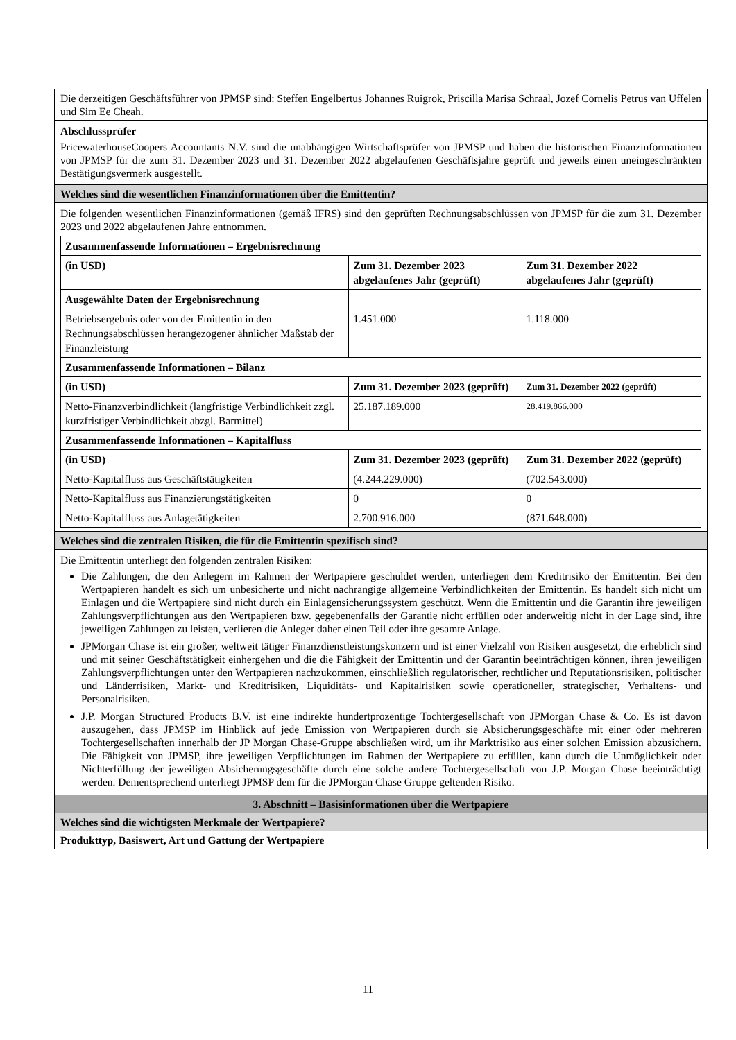| Die derzeitigen Geschäftsführer von JPMSP sind: Steffen Engelbertus Johannes Ruigrok, Priscilla Marisa Schraal, Jozef Cornelis Petrus van Uffelen und Sim Ee Cheah. |
| Abschlussprüfer PricewaterhouseCoopers Accountants N.V. sind die unabhängigen Wirtschaftsprüfer von JPMSP und haben die historischen Finanzinformationen von JPMSP für die zum 31. Dezember 2023 und 31. Dezember 2022 abgelaufenen Geschäftsjahre geprüft und jeweils einen uneingeschränkten Bestätigungsvermerk ausgestellt. |
| Welches sind die wesentlichen Finanzinformationen über die Emittentin? |
| Die folgenden wesentlichen Finanzinformationen (gemäß IFRS) sind den geprüften Rechnungsabschlüssen von JPMSP für die zum 31. Dezember 2023 und 2022 abgelaufenen Jahre entnommen. / Zusammenfassende Informationen – Ergebnisrechnung / / / / (in USD) / Zum 31. Dezember 2023 abgelaufenes Jahr (geprüft) / Zum 31. Dezember 2022 abgelaufenes Jahr (geprüft) / / Ausgewählte Daten der Ergebnisrechnung / / / / Betriebsergebnis oder von der Emittentin in den Rechnungsabschlüssen herangezogener ähnlicher Maßstab der Finanzleistung / 1.451.000 / 1.118.000 / / Zusammenfassende Informationen – Bilanz / / / / (in USD) / Zum 31. Dezember 2023 (geprüft) / Zum 31. Dezember 2022 (geprüft) / / Netto-Finanzverbindlichkeit (langfristige Verbindlichkeit zzgl. kurzfristiger Verbindlichkeit abzgl. Barmittel) / 25.187.189.000 / 28.419.866.000 / / Zusammenfassende Informationen – Kapitalfluss / / / / (in USD) / Zum 31. Dezember 2023 (geprüft) / Zum 31. Dezember 2022 (geprüft) / / Netto-Kapitalfluss aus Geschäftstätigkeiten / (4.244.229.000) / (702.543.000) / / Netto-Kapitalfluss aus Finanzierungstätigkeiten / 0 / 0 / / Netto-Kapitalfluss aus Anlagetätigkeiten / 2.700.916.000 / (871.648.000) / |
| Welches sind die zentralen Risiken, die für die Emittentin spezifisch sind? |
| Die Emittentin unterliegt den folgenden zentralen Risiken: Die Zahlungen, die den Anlegern im Rahmen der Wertpapiere geschuldet werden, unterliegen dem Kreditrisiko der Emittentin. Bei den Wertpapieren handelt es sich um unbesicherte und nicht nachrangige allgemeine Verbindlichkeiten der Emittentin. Es handelt sich nicht um Einlagen und die Wertpapiere sind nicht durch ein Einlagensicherungssystem geschützt. Wenn die Emittentin und die Garantin ihre jeweiligen Zahlungsverpflichtungen aus den Wertpapieren bzw. gegebenenfalls der Garantie nicht erfüllen oder anderweitig nicht in der Lage sind, ihre jeweiligen Zahlungen zu leisten, verlieren die Anleger daher einen Teil oder ihre gesamte Anlage. JPMorgan Chase ist ein großer, weltweit tätiger Finanzdienstleistungskonzern und ist einer Vielzahl von Risiken ausgesetzt, die erheblich sind und mit seiner Geschäftstätigkeit einhergehen und die die Fähigkeit der Emittentin und der Garantin beeinträchtigen können, ihren jeweiligen Zahlungsverpflichtungen unter den Wertpapieren nachzukommen, einschließlich regulatorischer, rechtlicher und Reputationsrisiken, politischer und Länderrisiken, Markt- und Kreditrisiken, Liquiditäts- und Kapitalrisiken sowie operationeller, strategischer, Verhaltens- und Personalrisiken. J.P. Morgan Structured Products B.V. ist eine indirekte hundertprozentige Tochtergesellschaft von JPMorgan Chase & Co. Es ist davon auszugehen, dass JPMSP im Hinblick auf jede Emission von Wertpapieren durch sie Absicherungsgeschäfte mit einer oder mehreren Tochtergesellschaften innerhalb der JP Morgan Chase-Gruppe abschließen wird, um ihr Marktrisiko aus einer solchen Emission abzusichern. Die Fähigkeit von JPMSP, ihre jeweiligen Verpflichtungen im Rahmen der Wertpapiere zu erfüllen, kann durch die Unmöglichkeit oder Nichterfüllung der jeweiligen Absicherungsgeschäfte durch eine solche andere Tochtergesellschaft von J.P. Morgan Chase beeinträchtigt werden. Dementsprechend unterliegt JPMSP dem für die JPMorgan Chase Gruppe geltenden Risiko. |
| 3. Abschnitt – Basisinformationen über die Wertpapiere |
| Welches sind die wichtigsten Merkmale der Wertpapiere? |
| Produkttyp, Basiswert, Art und Gattung der Wertpapiere |
11